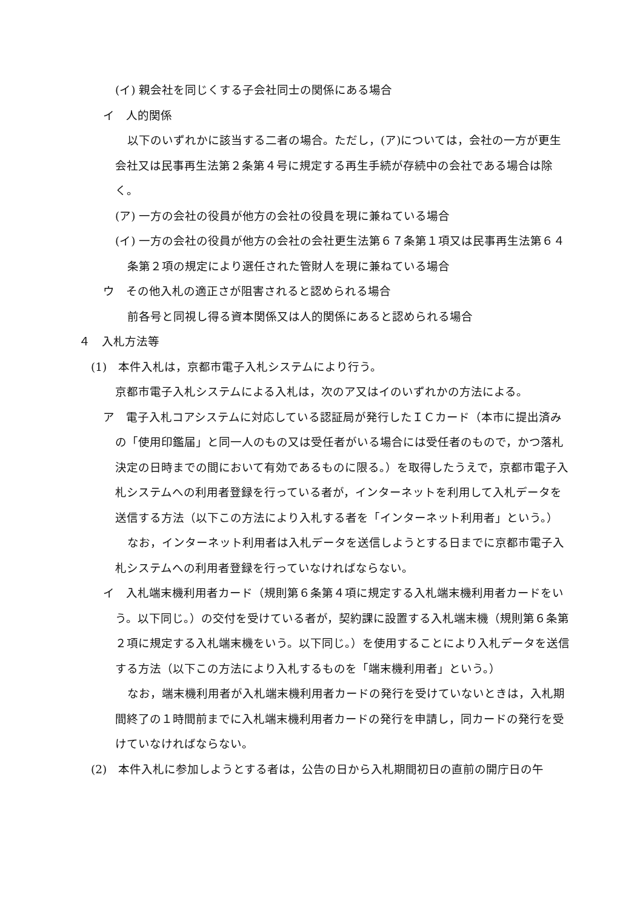(イ) 親会社を同じくする子会社同士の関係にある場合
イ　人的関係
以下のいずれかに該当する二者の場合。ただし，(ア)については，会社の一方が更生会社又は民事再生法第２条第４号に規定する再生手続が存続中の会社である場合は除く。
(ア) 一方の会社の役員が他方の会社の役員を現に兼ねている場合
(イ) 一方の会社の役員が他方の会社の会社更生法第６７条第１項又は民事再生法第６４条第２項の規定により選任された管財人を現に兼ねている場合
ウ　その他入札の適正さが阻害されると認められる場合
前各号と同視し得る資本関係又は人的関係にあると認められる場合
４　入札方法等
(1)　本件入札は，京都市電子入札システムにより行う。
京都市電子入札システムによる入札は，次のア又はイのいずれかの方法による。
ア　電子入札コアシステムに対応している認証局が発行したＩＣカード（本市に提出済みの「使用印鑑届」と同一人のもの又は受任者がいる場合には受任者のもので，かつ落札決定の日時までの間において有効であるものに限る。）を取得したうえで，京都市電子入札システムへの利用者登録を行っている者が，インターネットを利用して入札データを送信する方法（以下この方法により入札する者を「インターネット利用者」という。）
なお，インターネット利用者は入札データを送信しようとする日までに京都市電子入札システムへの利用者登録を行っていなければならない。
イ　入札端末機利用者カード（規則第６条第４項に規定する入札端末機利用者カードをいう。以下同じ。）の交付を受けている者が，契約課に設置する入札端末機（規則第６条第２項に規定する入札端末機をいう。以下同じ。）を使用することにより入札データを送信する方法（以下この方法により入札するものを「端末機利用者」という。）
なお，端末機利用者が入札端末機利用者カードの発行を受けていないときは，入札期間終了の１時間前までに入札端末機利用者カードの発行を申請し，同カードの発行を受けていなければならない。
(2)　本件入札に参加しようとする者は，公告の日から入札期間初日の直前の開庁日の午